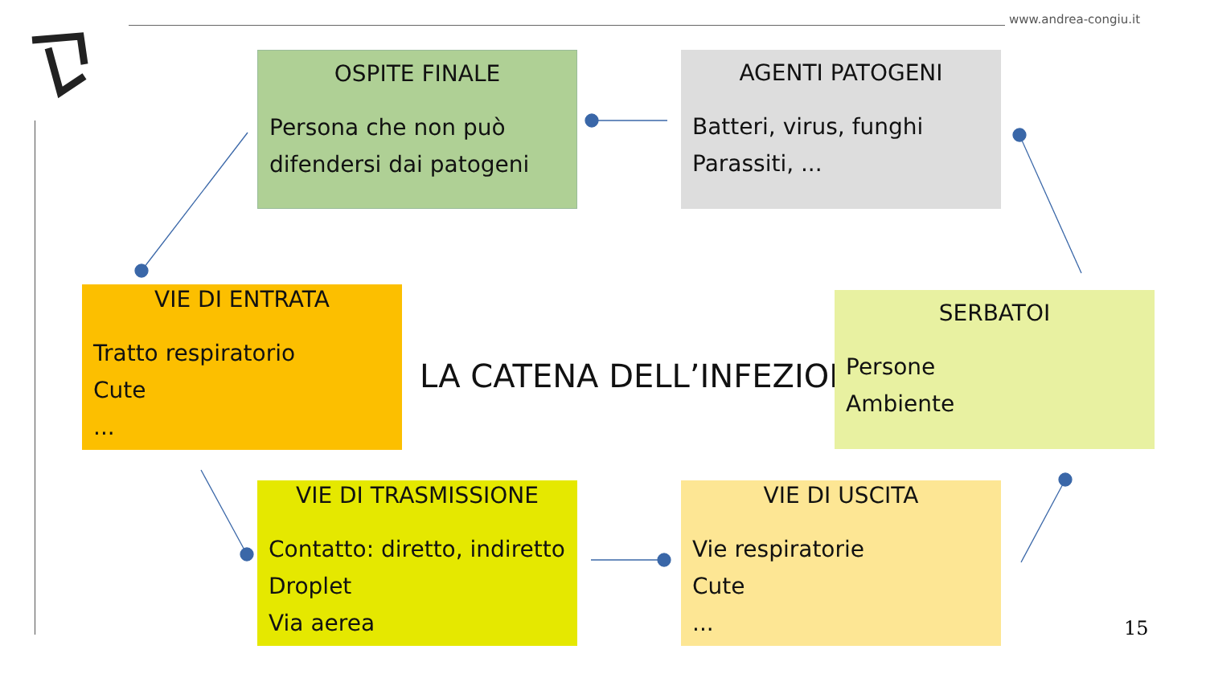www.andrea-congiu.it
OSPITE FINALE
Persona che non può
difendersi dai patogeni
AGENTI PATOGENI
Batteri, virus, funghi
Parassiti, ...
VIE DI ENTRATA
Tratto respiratorio
Cute
...
LA CATENA DELL’INFEZIONE
SERBATOI
Persone
Ambiente
VIE DI TRASMISSIONE
Contatto: diretto, indiretto
Droplet
Via aerea
VIE DI USCITA
Vie respiratorie
Cute
...
15